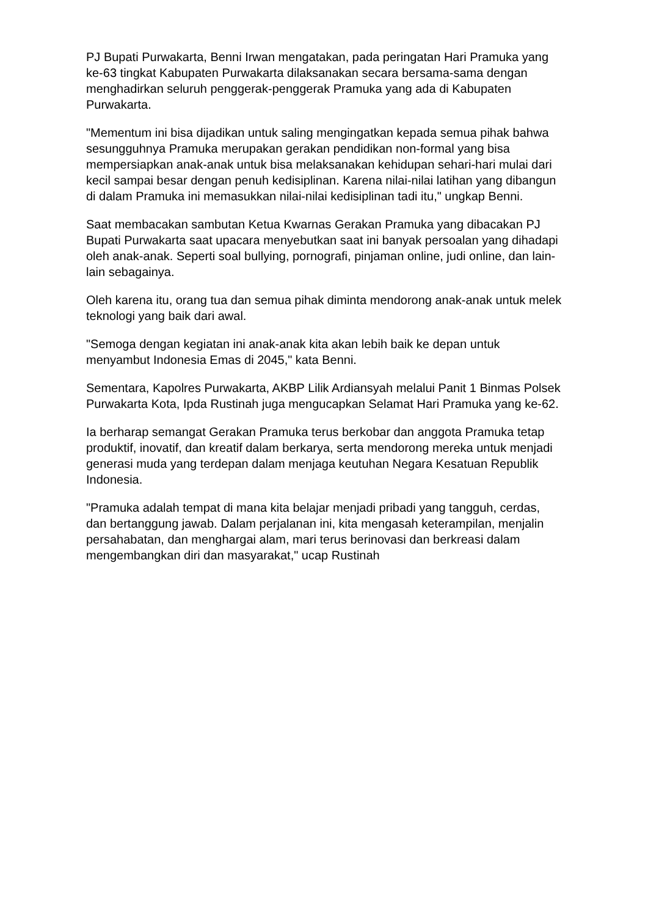PJ Bupati Purwakarta, Benni Irwan mengatakan, pada peringatan Hari Pramuka yang ke-63 tingkat Kabupaten Purwakarta dilaksanakan secara bersama-sama dengan menghadirkan seluruh penggerak-penggerak Pramuka yang ada di Kabupaten Purwakarta.
"Mementum ini bisa dijadikan untuk saling mengingatkan kepada semua pihak bahwa sesungguhnya Pramuka merupakan gerakan pendidikan non-formal yang bisa mempersiapkan anak-anak untuk bisa melaksanakan kehidupan sehari-hari mulai dari kecil sampai besar dengan penuh kedisiplinan. Karena nilai-nilai latihan yang dibangun di dalam Pramuka ini memasukkan nilai-nilai kedisiplinan tadi itu," ungkap Benni.
Saat membacakan sambutan Ketua Kwarnas Gerakan Pramuka yang dibacakan PJ Bupati Purwakarta saat upacara menyebutkan saat ini banyak persoalan yang dihadapi oleh anak-anak. Seperti soal bullying, pornografi, pinjaman online, judi online, dan lain-lain sebagainya.
Oleh karena itu, orang tua dan semua pihak diminta mendorong anak-anak untuk melek teknologi yang baik dari awal.
"Semoga dengan kegiatan ini anak-anak kita akan lebih baik ke depan untuk menyambut Indonesia Emas di 2045," kata Benni.
Sementara, Kapolres Purwakarta, AKBP Lilik Ardiansyah melalui Panit 1 Binmas Polsek Purwakarta Kota, Ipda Rustinah juga mengucapkan Selamat Hari Pramuka yang ke-62.
Ia berharap semangat Gerakan Pramuka terus berkobar dan anggota Pramuka tetap produktif, inovatif, dan kreatif dalam berkarya, serta mendorong mereka untuk menjadi generasi muda yang terdepan dalam menjaga keutuhan Negara Kesatuan Republik Indonesia.
"Pramuka adalah tempat di mana kita belajar menjadi pribadi yang tangguh, cerdas, dan bertanggung jawab. Dalam perjalanan ini, kita mengasah keterampilan, menjalin persahabatan, dan menghargai alam, mari terus berinovasi dan berkreasi dalam mengembangkan diri dan masyarakat," ucap Rustinah